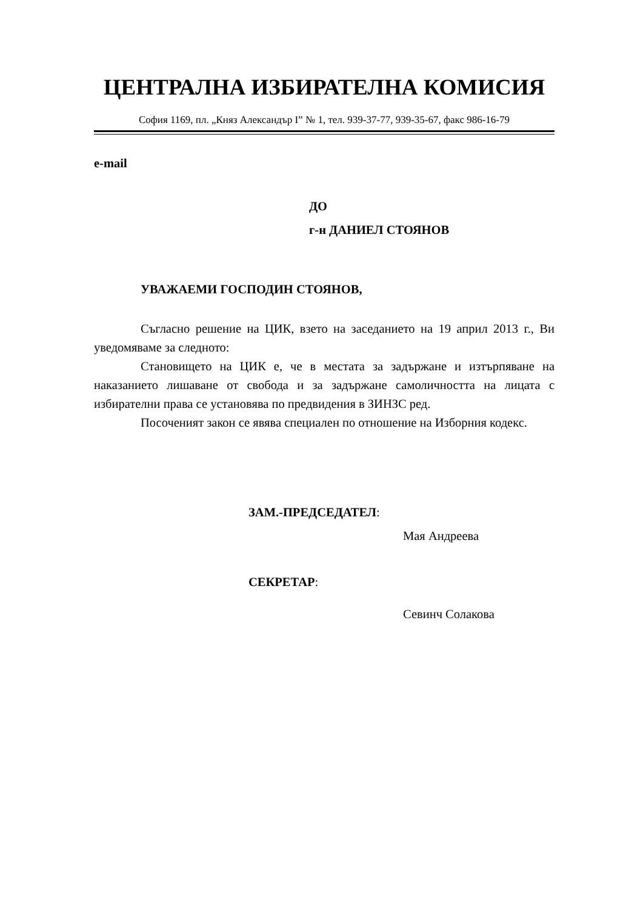ЦЕНТРАЛНА ИЗБИРАТЕЛНА КОМИСИЯ
София 1169, пл. „Княз Александър І” № 1, тел. 939-37-77, 939-35-67, факс 986-16-79
e-mail
ДО
г-н ДАНИЕЛ СТОЯНОВ
УВАЖАЕМИ ГОСПОДИН СТОЯНОВ,
Съгласно решение на ЦИК, взето на заседанието на 19 април 2013 г., Ви уведомяваме за следното:
Становището на ЦИК е, че в местата за задържане и изтърпяване на наказанието лишаване от свобода и за задържане самоличността на лицата с избирателни права се установява по предвидения в ЗИНЗС ред.
Посоченият закон се явява специален по отношение на Изборния кодекс.
ЗАМ.-ПРЕДСЕДАТЕЛ:
Мая Андреева
СЕКРЕТАР:
Севинч Солакова